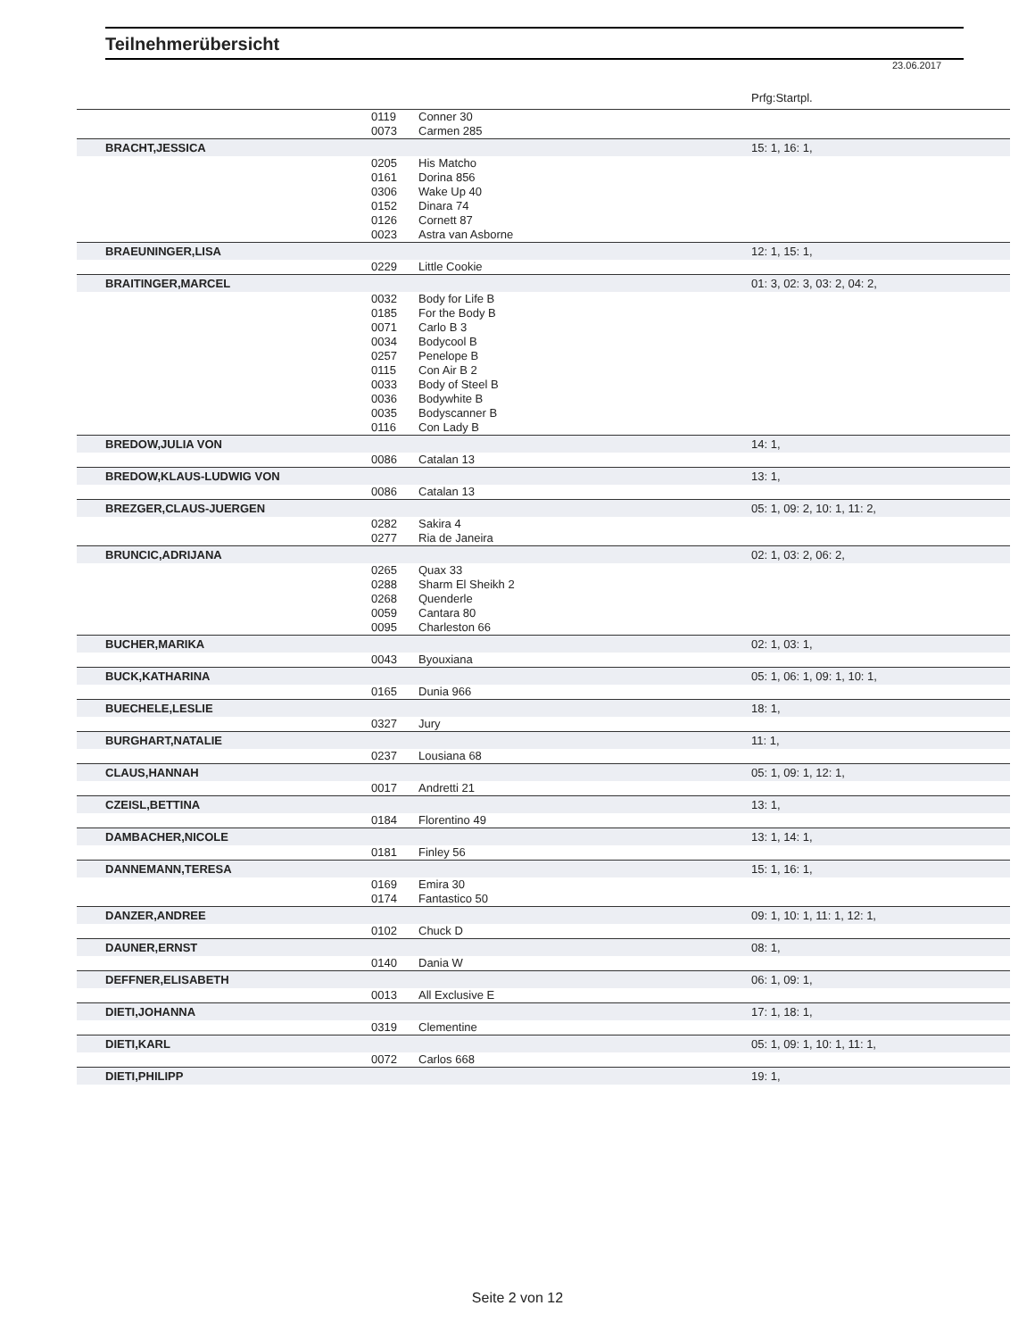Teilnehmerübersicht
23.06.2017
| | | | Prfg:Startpl. |
| | 0119 | Conner 30 | |
| | 0073 | Carmen 285 | |
| BRACHT,JESSICA | | | 15: 1, 16: 1, |
| | 0205 | His Matcho | |
| | 0161 | Dorina 856 | |
| | 0306 | Wake Up 40 | |
| | 0152 | Dinara 74 | |
| | 0126 | Cornett 87 | |
| | 0023 | Astra van Asborne | |
| BRAEUNINGER,LISA | | | 12: 1, 15: 1, |
| | 0229 | Little Cookie | |
| BRAITINGER,MARCEL | | | 01: 3, 02: 3, 03: 2, 04: 2, |
| | 0032 | Body for Life B | |
| | 0185 | For the Body B | |
| | 0071 | Carlo B 3 | |
| | 0034 | Bodycool B | |
| | 0257 | Penelope B | |
| | 0115 | Con Air B 2 | |
| | 0033 | Body of Steel B | |
| | 0036 | Bodywhite B | |
| | 0035 | Bodyscanner B | |
| | 0116 | Con Lady B | |
| BREDOW,JULIA VON | | | 14: 1, |
| | 0086 | Catalan 13 | |
| BREDOW,KLAUS-LUDWIG VON | | | 13: 1, |
| | 0086 | Catalan 13 | |
| BREZGER,CLAUS-JUERGEN | | | 05: 1, 09: 2, 10: 1, 11: 2, |
| | 0282 | Sakira 4 | |
| | 0277 | Ria de Janeira | |
| BRUNCIC,ADRIJANA | | | 02: 1, 03: 2, 06: 2, |
| | 0265 | Quax 33 | |
| | 0288 | Sharm El Sheikh 2 | |
| | 0268 | Quenderle | |
| | 0059 | Cantara 80 | |
| | 0095 | Charleston 66 | |
| BUCHER,MARIKA | | | 02: 1, 03: 1, |
| | 0043 | Byouxiana | |
| BUCK,KATHARINA | | | 05: 1, 06: 1, 09: 1, 10: 1, |
| | 0165 | Dunia 966 | |
| BUECHELE,LESLIE | | | 18: 1, |
| | 0327 | Jury | |
| BURGHART,NATALIE | | | 11: 1, |
| | 0237 | Lousiana 68 | |
| CLAUS,HANNAH | | | 05: 1, 09: 1, 12: 1, |
| | 0017 | Andretti 21 | |
| CZEISL,BETTINA | | | 13: 1, |
| | 0184 | Florentino 49 | |
| DAMBACHER,NICOLE | | | 13: 1, 14: 1, |
| | 0181 | Finley 56 | |
| DANNEMANN,TERESA | | | 15: 1, 16: 1, |
| | 0169 | Emira 30 | |
| | 0174 | Fantastico 50 | |
| DANZER,ANDREE | | | 09: 1, 10: 1, 11: 1, 12: 1, |
| | 0102 | Chuck D | |
| DAUNER,ERNST | | | 08: 1, |
| | 0140 | Dania W | |
| DEFFNER,ELISABETH | | | 06: 1, 09: 1, |
| | 0013 | All Exclusive E | |
| DIETI,JOHANNA | | | 17: 1, 18: 1, |
| | 0319 | Clementine | |
| DIETI,KARL | | | 05: 1, 09: 1, 10: 1, 11: 1, |
| | 0072 | Carlos 668 | |
| DIETI,PHILIPP | | | 19: 1, |
Seite 2 von 12